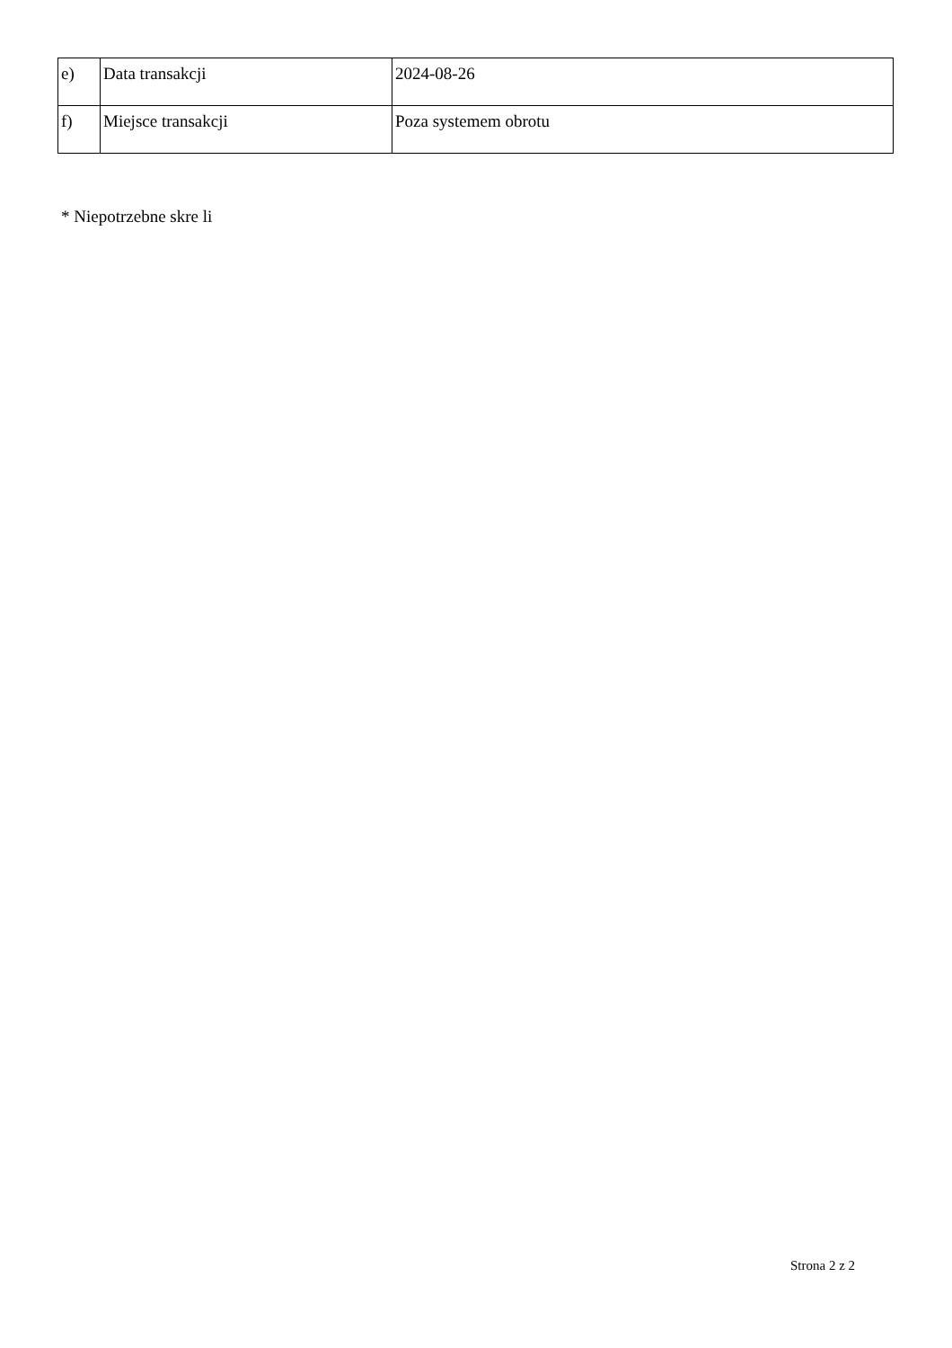| e) | Data transakcji | 2024-08-26 |
| f) | Miejsce transakcji | Poza systemem obrotu |
* Niepotrzebne skre li
Strona 2 z 2